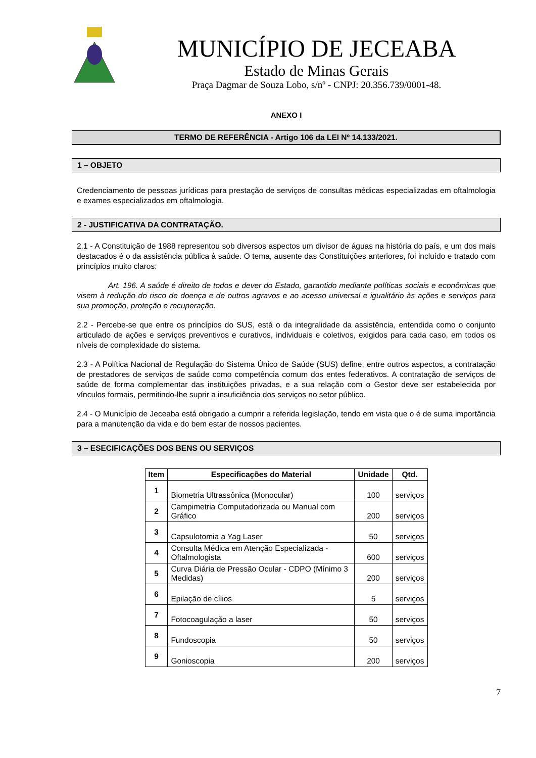MUNICÍPIO DE JECEABA
Estado de Minas Gerais
Praça Dagmar de Souza Lobo, s/nº - CNPJ: 20.356.739/0001-48.
ANEXO I
TERMO DE REFERÊNCIA - Artigo 106 da LEI Nº 14.133/2021.
1 – OBJETO
Credenciamento de pessoas jurídicas para prestação de serviços de consultas médicas especializadas em oftalmologia e exames especializados em oftalmologia.
2 - JUSTIFICATIVA DA CONTRATAÇÃO.
2.1 - A Constituição de 1988 representou sob diversos aspectos um divisor de águas na história do país, e um dos mais destacados é o da assistência pública à saúde. O tema, ausente das Constituições anteriores, foi incluído e tratado com princípios muito claros:
Art. 196. A saúde é direito de todos e dever do Estado, garantido mediante políticas sociais e econômicas que visem à redução do risco de doença e de outros agravos e ao acesso universal e igualitário às ações e serviços para sua promoção, proteção e recuperação.
2.2 - Percebe-se que entre os princípios do SUS, está o da integralidade da assistência, entendida como o conjunto articulado de ações e serviços preventivos e curativos, individuais e coletivos, exigidos para cada caso, em todos os níveis de complexidade do sistema.
2.3 - A Política Nacional de Regulação do Sistema Único de Saúde (SUS) define, entre outros aspectos, a contratação de prestadores de serviços de saúde como competência comum dos entes federativos. A contratação de serviços de saúde de forma complementar das instituições privadas, e a sua relação com o Gestor deve ser estabelecida por vínculos formais, permitindo-lhe suprir a insuficiência dos serviços no setor público.
2.4 - O Município de Jeceaba está obrigado a cumprir a referida legislação, tendo em vista que o é de suma importância para a manutenção da vida e do bem estar de nossos pacientes.
3 – ESECIFICAÇÕES DOS BENS OU SERVIÇOS
| Item | Especificações do Material | Unidade | Qtd. |
| --- | --- | --- | --- |
| 1 | Biometria Ultrassônica (Monocular) | 100 | serviços |
| 2 | Campimetria Computadorizada ou Manual com Gráfico | 200 | serviços |
| 3 | Capsulotomia a Yag Laser | 50 | serviços |
| 4 | Consulta Médica em Atenção Especializada - Oftalmologista | 600 | serviços |
| 5 | Curva Diária de Pressão Ocular - CDPO (Mínimo 3 Medidas) | 200 | serviços |
| 6 | Epilação de cílios | 5 | serviços |
| 7 | Fotocoagulação a laser | 50 | serviços |
| 8 | Fundoscopia | 50 | serviços |
| 9 | Gonioscopia | 200 | serviços |
7